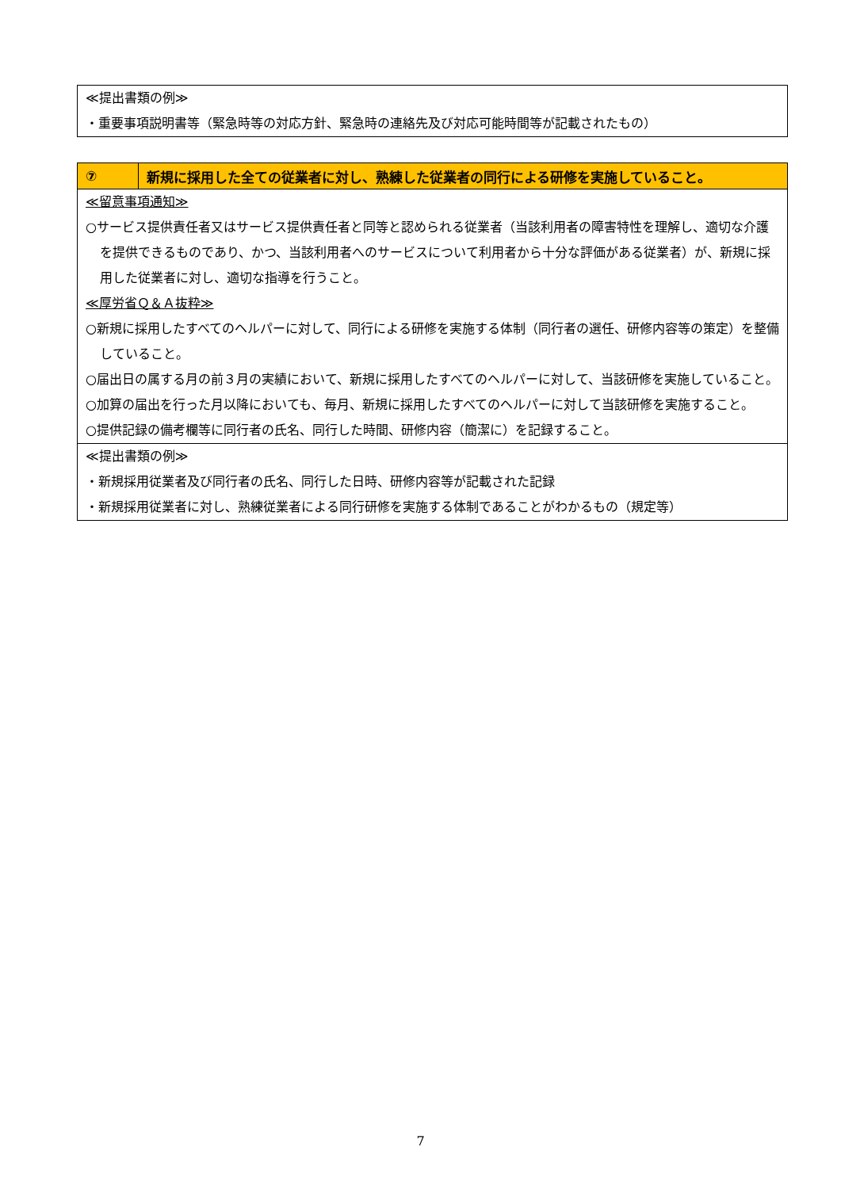≪提出書類の例≫
・重要事項説明書等（緊急時等の対応方針、緊急時の連絡先及び対応可能時間等が記載されたもの）
| ⑦ | 新規に採用した全ての従業者に対し、熟練した従業者の同行による研修を実施していること。 |
| ≪留意事項通知≫ ○サービス提供責任者又はサービス提供責任者と同等と認められる従業者（当該利用者の障害特性を理解し、適切な介護を提供できるものであり、かつ、当該利用者へのサービスについて利用者から十分な評価がある従業者）が、新規に採用した従業者に対し、適切な指導を行うこと。 ≪厚労省Ｑ＆Ａ抜粋≫ ○新規に採用したすべてのヘルパーに対して、同行による研修を実施する体制（同行者の選任、研修内容等の策定）を整備していること。 ○届出日の属する月の前３月の実績において、新規に採用したすべてのヘルパーに対して、当該研修を実施していること。 ○加算の届出を行った月以降においても、毎月、新規に採用したすべてのヘルパーに対して当該研修を実施すること。 ○提供記録の備考欄等に同行者の氏名、同行した時間、研修内容（簡潔に）を記録すること。 | |
| ≪提出書類の例≫ ・新規採用従業者及び同行者の氏名、同行した日時、研修内容等が記載された記録 ・新規採用従業者に対し、熟練従業者による同行研修を実施する体制であることがわかるもの（規定等） | |
7